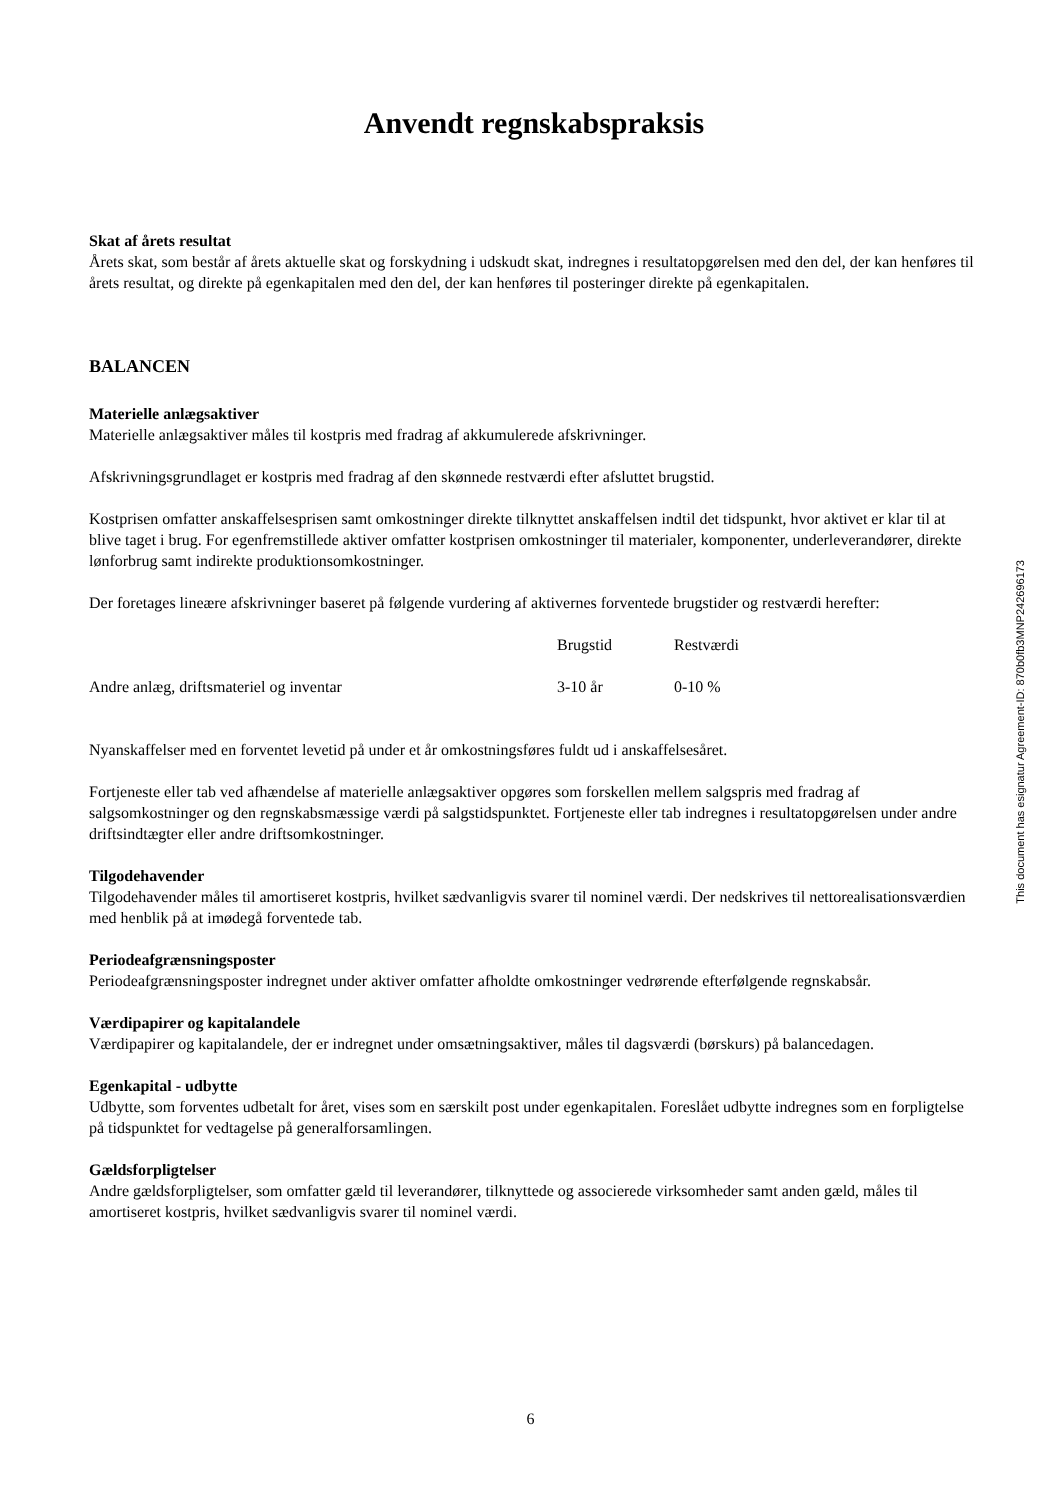Anvendt regnskabspraksis
Skat af årets resultat
Årets skat, som består af årets aktuelle skat og forskydning i udskudt skat, indregnes i resultatopgørelsen med den del, der kan henføres til årets resultat, og direkte på egenkapitalen med den del, der kan henføres til posteringer direkte på egenkapitalen.
BALANCEN
Materielle anlægsaktiver
Materielle anlægsaktiver måles til kostpris med fradrag af akkumulerede afskrivninger.
Afskrivningsgrundlaget er kostpris med fradrag af den skønnede restværdi efter afsluttet brugstid.
Kostprisen omfatter anskaffelsesprisen samt omkostninger direkte tilknyttet anskaffelsen indtil det tidspunkt, hvor aktivet er klar til at blive taget i brug. For egenfremstillede aktiver omfatter kostprisen omkostninger til materialer, komponenter, underleverandører, direkte lønforbrug samt indirekte produktionsomkostninger.
Der foretages lineære afskrivninger baseret på følgende vurdering af aktivernes forventede brugstider og restværdi herefter:
| | Brugstid | Restværdi |
| --- | --- | --- |
| Andre anlæg, driftsmateriel og inventar | 3-10 år | 0-10 % |
Nyanskaffelser med en forventet levetid på under et år omkostningsføres fuldt ud i anskaffelsesåret.
Fortjeneste eller tab ved afhændelse af materielle anlægsaktiver opgøres som forskellen mellem salgspris med fradrag af salgsomkostninger og den regnskabsmæssige værdi på salgstidspunktet. Fortjeneste eller tab indregnes i resultatopgørelsen under andre driftsindtægter eller andre driftsomkostninger.
Tilgodehavender
Tilgodehavender måles til amortiseret kostpris, hvilket sædvanligvis svarer til nominel værdi. Der nedskrives til nettorealisationsværdien med henblik på at imødegå forventede tab.
Periodeafgrænsningsposter
Periodeafgrænsningsposter indregnet under aktiver omfatter afholdte omkostninger vedrørende efterfølgende regnskabsår.
Værdipapirer og kapitalandele
Værdipapirer og kapitalandele, der er indregnet under omsætningsaktiver, måles til dagsværdi (børskurs) på balancedagen.
Egenkapital - udbytte
Udbytte, som forventes udbetalt for året, vises som en særskilt post under egenkapitalen. Foreslået udbytte indregnes som en forpligtelse på tidspunktet for vedtagelse på generalforsamlingen.
Gældsforpligtelser
Andre gældsforpligtelser, som omfatter gæld til leverandører, tilknyttede og associerede virksomheder samt anden gæld, måles til amortiseret kostpris, hvilket sædvanligvis svarer til nominel værdi.
This document has esignatur Agreement-ID: 870b0fb3MNP242696173
6